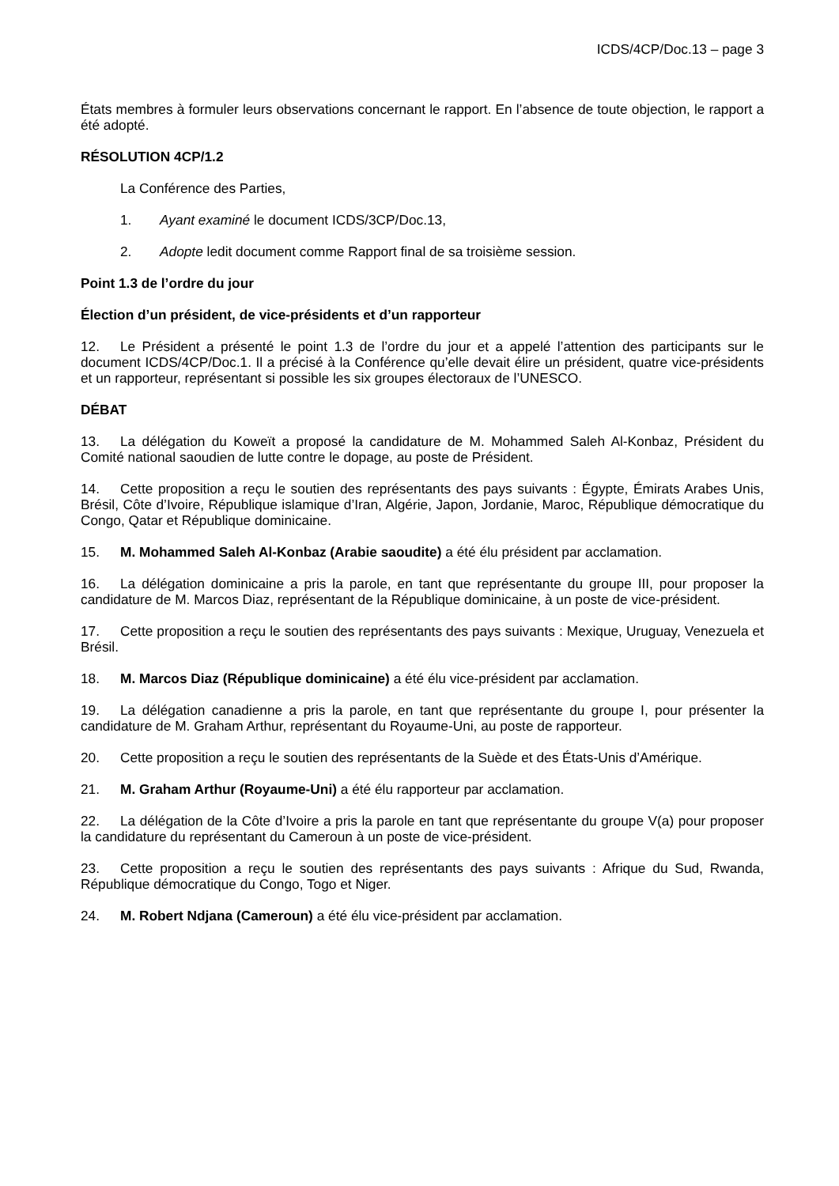ICDS/4CP/Doc.13 – page 3
États membres à formuler leurs observations concernant le rapport. En l’absence de toute objection, le rapport a été adopté.
RÉSOLUTION 4CP/1.2
La Conférence des Parties,
1. Ayant examiné le document ICDS/3CP/Doc.13,
2. Adopte ledit document comme Rapport final de sa troisième session.
Point 1.3 de l’ordre du jour
Élection d’un président, de vice-présidents et d’un rapporteur
12. Le Président a présenté le point 1.3 de l’ordre du jour et a appelé l’attention des participants sur le document ICDS/4CP/Doc.1. Il a précisé à la Conférence qu’elle devait élire un président, quatre vice-présidents et un rapporteur, représentant si possible les six groupes électoraux de l’UNESCO.
DÉBAT
13. La délégation du Koweït a proposé la candidature de M. Mohammed Saleh Al-Konbaz, Président du Comité national saoudien de lutte contre le dopage, au poste de Président.
14. Cette proposition a reçu le soutien des représentants des pays suivants : Égypte, Émirats Arabes Unis, Brésil, Côte d’Ivoire, République islamique d’Iran, Algérie, Japon, Jordanie, Maroc, République démocratique du Congo, Qatar et République dominicaine.
15. M. Mohammed Saleh Al-Konbaz (Arabie saoudite) a été élu président par acclamation.
16. La délégation dominicaine a pris la parole, en tant que représentante du groupe III, pour proposer la candidature de M. Marcos Diaz, représentant de la République dominicaine, à un poste de vice-président.
17. Cette proposition a reçu le soutien des représentants des pays suivants : Mexique, Uruguay, Venezuela et Brésil.
18. M. Marcos Diaz (République dominicaine) a été élu vice-président par acclamation.
19. La délégation canadienne a pris la parole, en tant que représentante du groupe I, pour présenter la candidature de M. Graham Arthur, représentant du Royaume-Uni, au poste de rapporteur.
20. Cette proposition a reçu le soutien des représentants de la Suède et des États-Unis d’Amérique.
21. M. Graham Arthur (Royaume-Uni) a été élu rapporteur par acclamation.
22. La délégation de la Côte d’Ivoire a pris la parole en tant que représentante du groupe V(a) pour proposer la candidature du représentant du Cameroun à un poste de vice-président.
23. Cette proposition a reçu le soutien des représentants des pays suivants : Afrique du Sud, Rwanda, République démocratique du Congo, Togo et Niger.
24. M. Robert Ndjana (Cameroun) a été élu vice-président par acclamation.